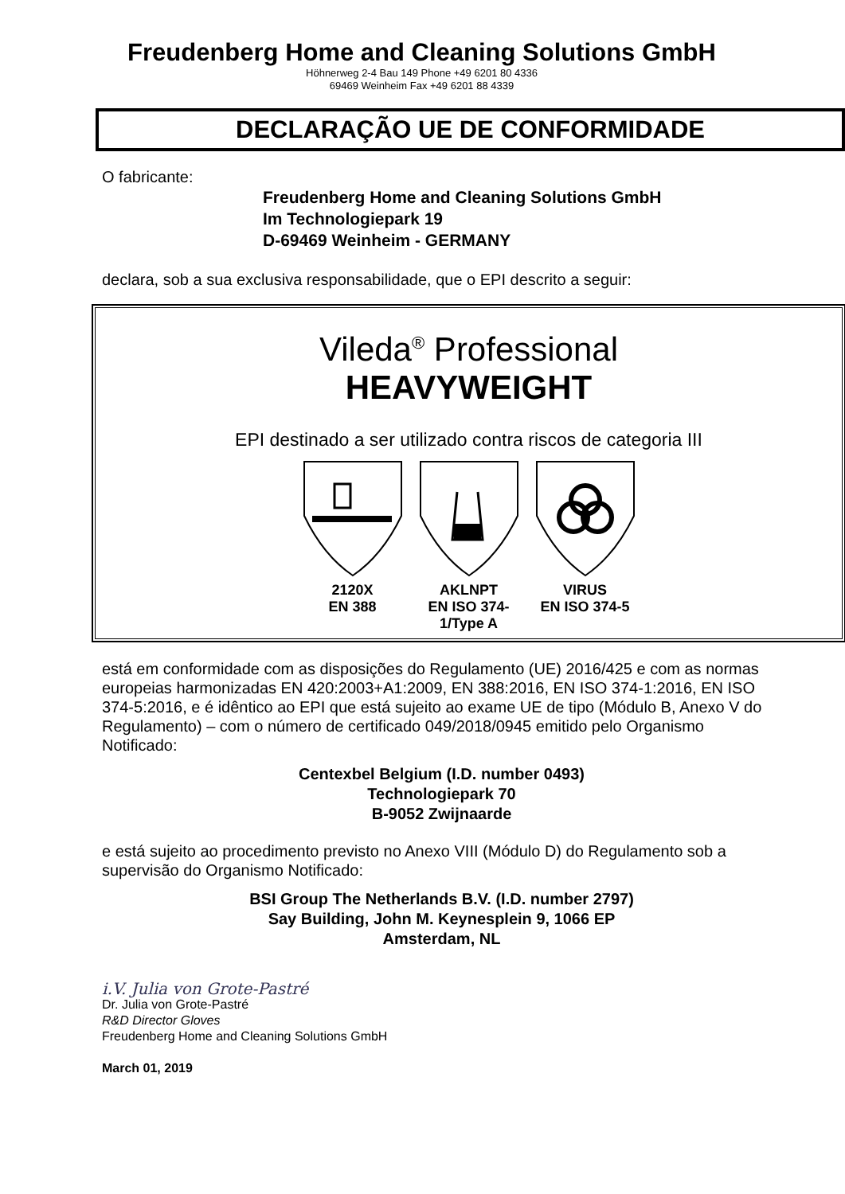Freudenberg Home and Cleaning Solutions GmbH
Höhnerweg 2-4 Bau 149 Phone +49 6201 80 4336
69469 Weinheim Fax +49 6201 88 4339
DECLARAÇÃO UE DE CONFORMIDADE
O fabricante:
Freudenberg Home and Cleaning Solutions GmbH
Im Technologiepark 19
D-69469 Weinheim - GERMANY
declara, sob a sua exclusiva responsabilidade, que o EPI descrito a seguir:
Vileda<sup>®</sup> Professional
HEAVYWEIGHT
EPI destinado a ser utilizado contra riscos de categoria III
2120X
EN 388
AKLNPT
EN ISO 374-1/Type A
VIRUS
EN ISO 374-5
está em conformidade com as disposições do Regulamento (UE) 2016/425 e com as normas europeias harmonizadas EN 420:2003+A1:2009, EN 388:2016, EN ISO 374-1:2016, EN ISO 374-5:2016, e é idêntico ao EPI que está sujeito ao exame UE de tipo (Módulo B, Anexo V do Regulamento) – com o número de certificado 049/2018/0945 emitido pelo Organismo Notificado:
Centexbel Belgium (I.D. number 0493)
Technologiepark 70
B-9052 Zwijnaarde
e está sujeito ao procedimento previsto no Anexo VIII (Módulo D) do Regulamento sob a supervisão do Organismo Notificado:
BSI Group The Netherlands B.V. (I.D. number 2797)
Say Building, John M. Keynesplein 9, 1066 EP
Amsterdam, NL
i.V. Julia von Grote-Pastré
Dr. Julia von Grote-Pastré
R&D Director Gloves
Freudenberg Home and Cleaning Solutions GmbH
March 01, 2019